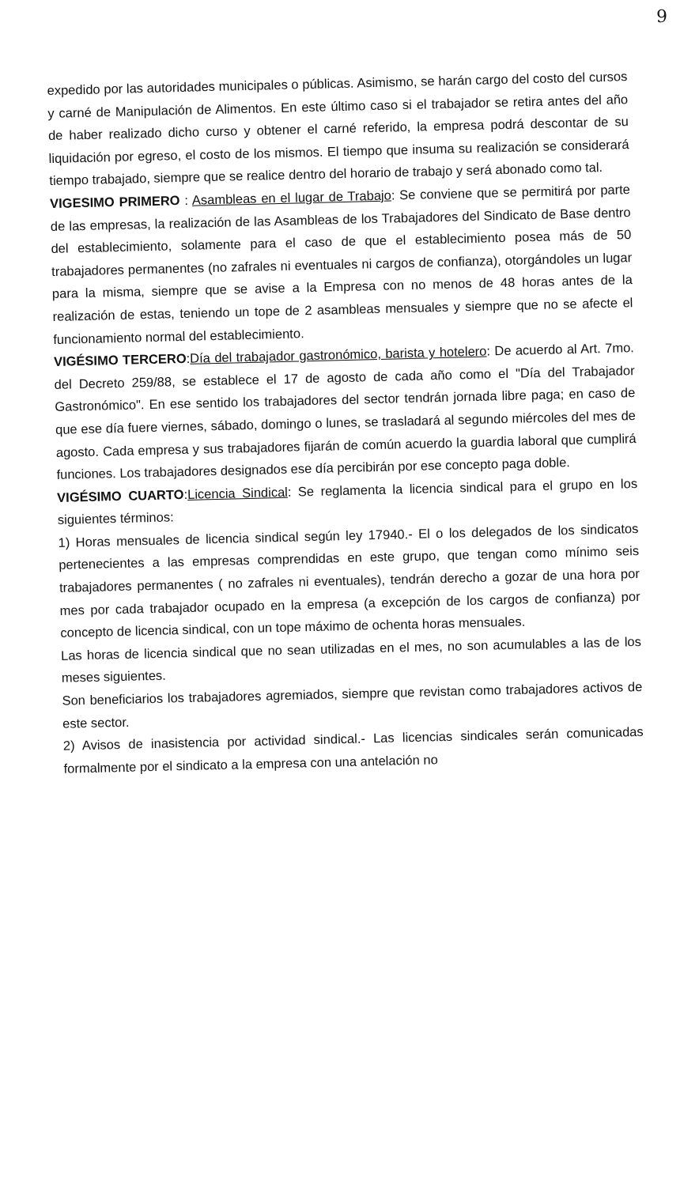9
expedido por las autoridades municipales o públicas. Asimismo, se harán cargo del costo del cursos y carné de Manipulación de Alimentos. En este último caso si el trabajador se retira antes del año de haber realizado dicho curso y obtener el carné referido, la empresa podrá descontar de su liquidación por egreso, el costo de los mismos. El tiempo que insuma su realización se considerará tiempo trabajado, siempre que se realice dentro del horario de trabajo y será abonado como tal.
VIGESIMO PRIMERO : Asambleas en el lugar de Trabajo: Se conviene que se permitirá por parte de las empresas, la realización de las Asambleas de los Trabajadores del Sindicato de Base dentro del establecimiento, solamente para el caso de que el establecimiento posea más de 50 trabajadores permanentes (no zafrales ni eventuales ni cargos de confianza), otorgándoles un lugar para la misma, siempre que se avise a la Empresa con no menos de 48 horas antes de la realización de estas, teniendo un tope de 2 asambleas mensuales y siempre que no se afecte el funcionamiento normal del establecimiento.
VIGÉSIMO TERCERO:Día del trabajador gastronómico, barista y hotelero: De acuerdo al Art. 7mo. del Decreto 259/88, se establece el 17 de agosto de cada año como el "Día del Trabajador Gastronómico". En ese sentido los trabajadores del sector tendrán jornada libre paga; en caso de que ese día fuere viernes, sábado, domingo o lunes, se trasladará al segundo miércoles del mes de agosto. Cada empresa y sus trabajadores fijarán de común acuerdo la guardia laboral que cumplirá funciones. Los trabajadores designados ese día percibirán por ese concepto paga doble.
VIGÉSIMO CUARTO:Licencia Sindical: Se reglamenta la licencia sindical para el grupo en los siguientes términos:
1) Horas mensuales de licencia sindical según ley 17940.- El o los delegados de los sindicatos pertenecientes a las empresas comprendidas en este grupo, que tengan como mínimo seis trabajadores permanentes ( no zafrales ni eventuales), tendrán derecho a gozar de una hora por mes por cada trabajador ocupado en la empresa (a excepción de los cargos de confianza) por concepto de licencia sindical, con un tope máximo de ochenta horas mensuales.
Las horas de licencia sindical que no sean utilizadas en el mes, no son acumulables a las de los meses siguientes.
Son beneficiarios los trabajadores agremiados, siempre que revistan como trabajadores activos de este sector.
2) Avisos de inasistencia por actividad sindical.- Las licencias sindicales serán comunicadas formalmente por el sindicato a la empresa con una antelación no